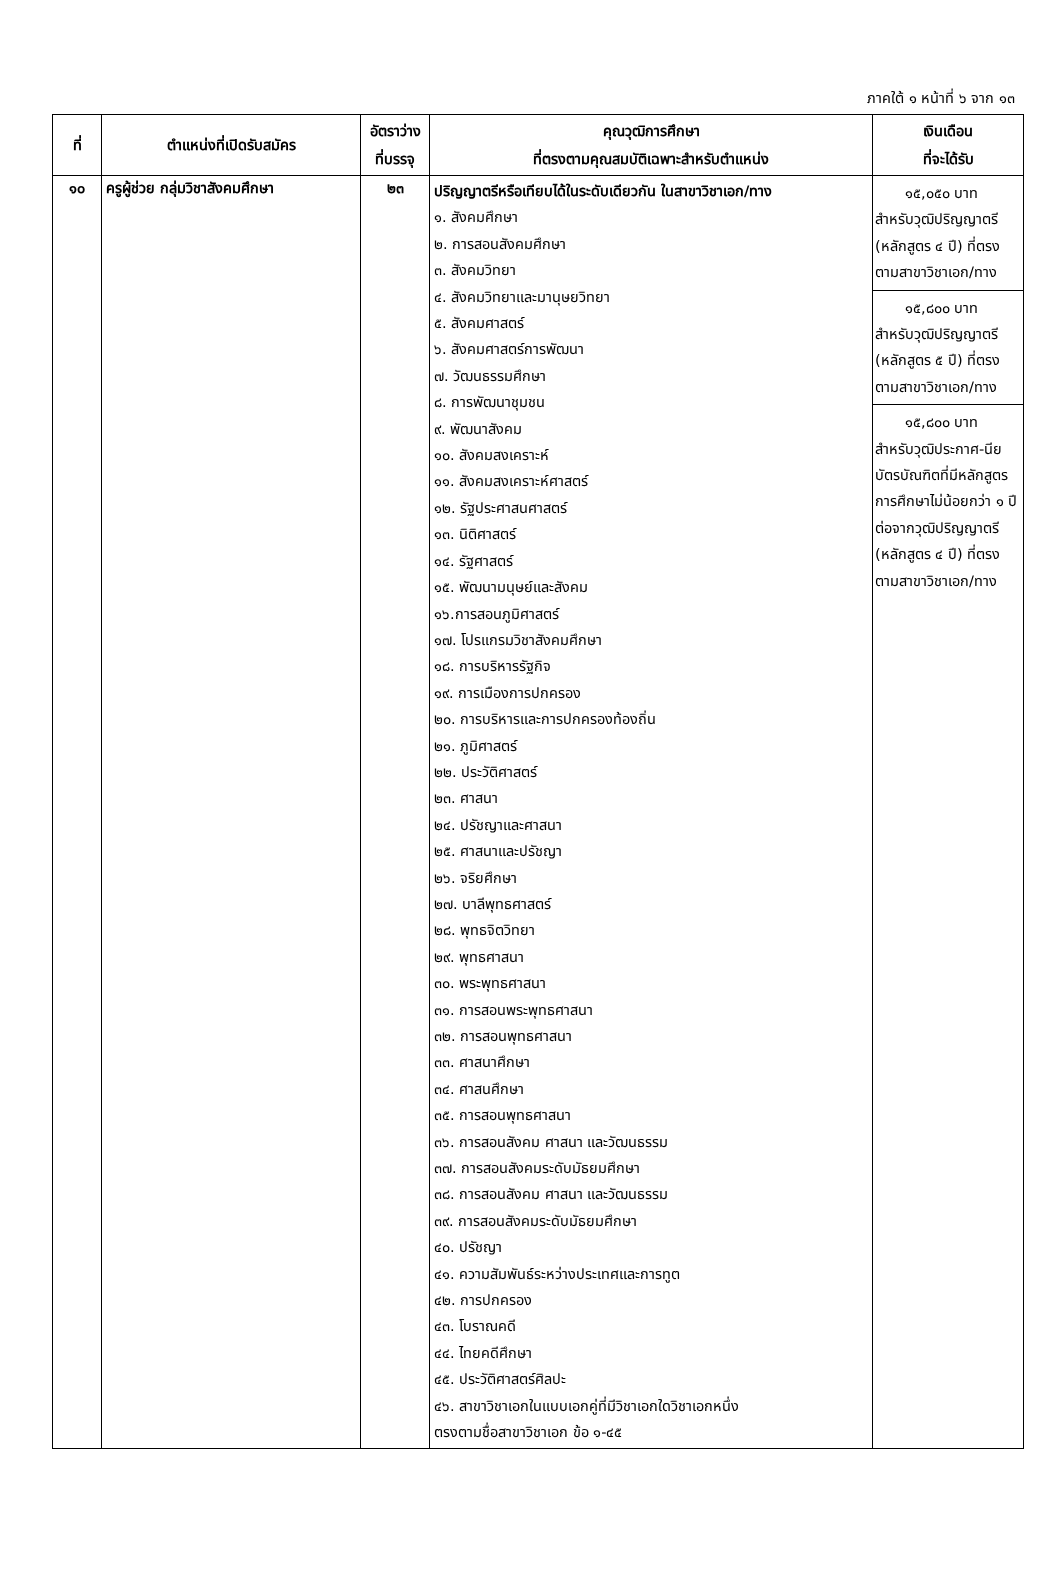ภาคใต้ ๑ หน้าที่ ๖ จาก ๑๓
| ที่ | ตำแหน่งที่เปิดรับสมัคร | อัตราว่าง ที่บรรจุ | คุณวุฒิการศึกษา ที่ตรงตามคุณสมบัติเฉพาะสำหรับตำแหน่ง | เงินเดือน ที่จะได้รับ |
| --- | --- | --- | --- | --- |
| ๑๐ | ครูผู้ช่วย กลุ่มวิชาสังคมศึกษา | ๒๓ | ปริญญาตรีหรือเทียบได้ในระดับเดียวกัน ในสาขาวิชาเอก/ทาง ๑. สังคมศึกษา ๒. การสอนสังคมศึกษา ๓. สังคมวิทยา ๔. สังคมวิทยาและมานุษยวิทยา ๕. สังคมศาสตร์ ๖. สังคมศาสตร์การพัฒนา ๗. วัฒนธรรมศึกษา ๘. การพัฒนาชุมชน ๙. พัฒนาสังคม ๑๐. สังคมสงเคราะห์ ๑๑. สังคมสงเคราะห์ศาสตร์ ๑๒. รัฐประศาสนศาสตร์ ๑๓. นิติศาสตร์ ๑๔. รัฐศาสตร์ ๑๕. พัฒนามนุษย์และสังคม ๑๖.การสอนภูมิศาสตร์ ๑๗. โปรแกรมวิชาสังคมศึกษา ๑๘. การบริหารรัฐกิจ ๑๙. การเมืองการปกครอง ๒๐. การบริหารและการปกครองท้องถิ่น ๒๑. ภูมิศาสตร์ ๒๒. ประวัติศาสตร์ ๒๓. ศาสนา ๒๔. ปรัชญาและศาสนา ๒๕. ศาสนาและปรัชญา ๒๖. จริยศึกษา ๒๗. บาลีพุทธศาสตร์ ๒๘. พุทธจิตวิทยา ๒๙. พุทธศาสนา ๓๐. พระพุทธศาสนา ๓๑. การสอนพระพุทธศาสนา ๓๒. การสอนพุทธศาสนา ๓๓. ศาสนาศึกษา ๓๔. ศาสนศึกษา ๓๕. การสอนพุทธศาสนา ๓๖. การสอนสังคม ศาสนา และวัฒนธรรม ๓๗. การสอนสังคมระดับมัธยมศึกษา ๓๘. การสอนสังคม ศาสนา และวัฒนธรรม ๓๙. การสอนสังคมระดับมัธยมศึกษา ๔๐. ปรัชญา ๔๑. ความสัมพันธ์ระหว่างประเทศและการทูต ๔๒. การปกครอง ๔๓. โบราณคดี ๔๔. ไทยคดีศึกษา ๔๕. ประวัติศาสตร์ศิลปะ ๔๖. สาขาวิชาเอกในแบบเอกคู่ที่มีวิชาเอกใดวิชาเอกหนึ่ง ตรงตามชื่อสาขาวิชาเอก ข้อ ๑-๔๕ | ๑๕,๐๕๐ บาท สำหรับวุฒิปริญญาตรี (หลักสูตร ๔ ปี) ที่ตรงตามสาขาวิชาเอก/ทาง ๑๕,๘๐๐ บาท สำหรับวุฒิปริญญาตรี (หลักสูตร ๕ ปี) ที่ตรงตามสาขาวิชาเอก/ทาง ๑๕,๘๐๐ บาท สำหรับวุฒิประกาศ-นียบัตรบัณฑิตที่มีหลักสูตรการศึกษาไม่น้อยกว่า ๑ ปีต่อจากวุฒิปริญญาตรี (หลักสูตร ๔ ปี) ที่ตรงตามสาขาวิชาเอก/ทาง |